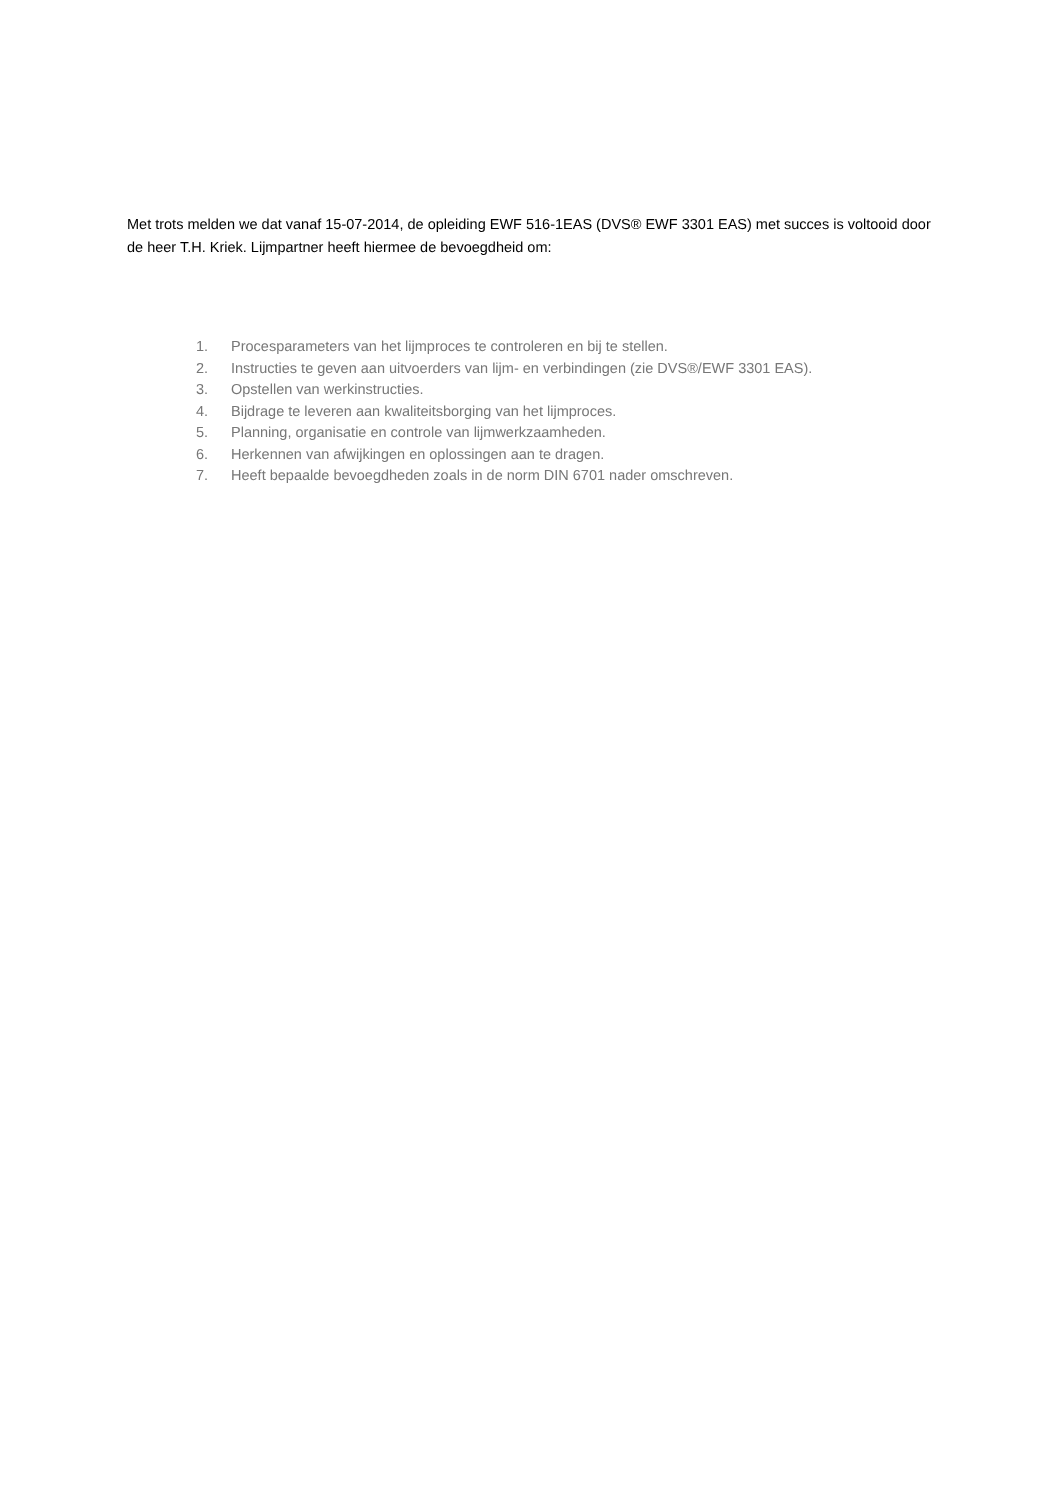Met trots melden we dat vanaf 15-07-2014, de opleiding EWF 516-1EAS (DVS® EWF 3301 EAS) met succes is voltooid door de heer T.H. Kriek. Lijmpartner heeft hiermee de bevoegdheid om:
1. Procesparameters van het lijmproces te controleren en bij te stellen.
2. Instructies te geven aan uitvoerders van lijm- en verbindingen (zie DVS®/EWF 3301 EAS).
3. Opstellen van werkinstructies.
4. Bijdrage te leveren aan kwaliteitsborging van het lijmproces.
5. Planning, organisatie en controle van lijmwerkzaamheden.
6. Herkennen van afwijkingen en oplossingen aan te dragen.
7. Heeft bepaalde bevoegdheden zoals in de norm DIN 6701 nader omschreven.